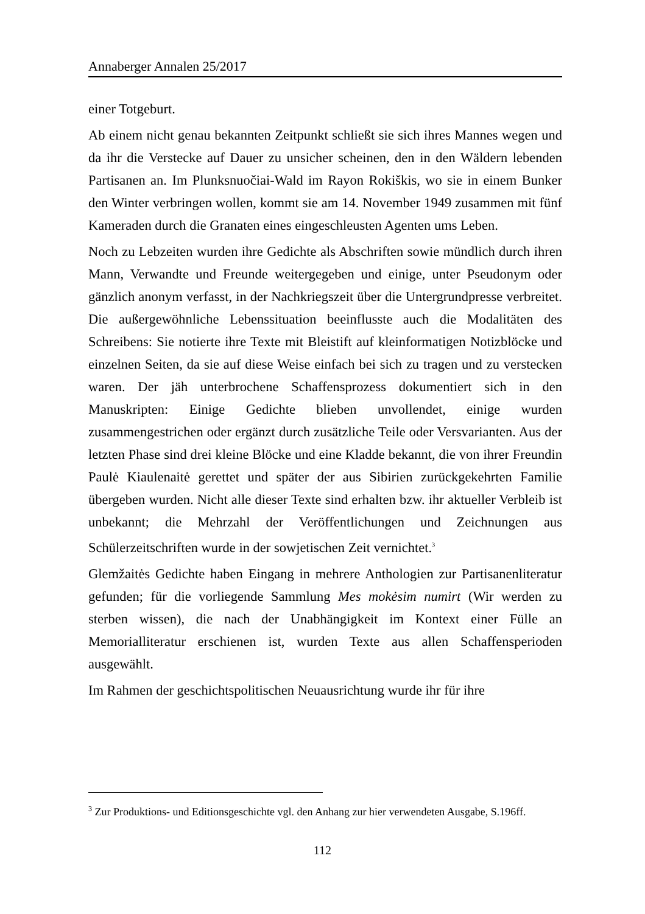Annaberger Annalen 25/2017
einer Totgeburt.
Ab einem nicht genau bekannten Zeitpunkt schließt sie sich ihres Mannes wegen und da ihr die Verstecke auf Dauer zu unsicher scheinen, den in den Wäldern lebenden Partisanen an. Im Plunksnuočiai-Wald im Rayon Rokiškis, wo sie in einem Bunker den Winter verbringen wollen, kommt sie am 14. November 1949 zusammen mit fünf Kameraden durch die Granaten eines eingeschleusten Agenten ums Leben.
Noch zu Lebzeiten wurden ihre Gedichte als Abschriften sowie mündlich durch ihren Mann, Verwandte und Freunde weitergegeben und einige, unter Pseudonym oder gänzlich anonym verfasst, in der Nachkriegszeit über die Untergrundpresse verbreitet. Die außergewöhnliche Lebenssituation beeinflusste auch die Modalitäten des Schreibens: Sie notierte ihre Texte mit Bleistift auf kleinformatigen Notizblöcke und einzelnen Seiten, da sie auf diese Weise einfach bei sich zu tragen und zu verstecken waren. Der jäh unterbrochene Schaffensprozess dokumentiert sich in den Manuskripten: Einige Gedichte blieben unvollendet, einige wurden zusammengestrichen oder ergänzt durch zusätzliche Teile oder Versvarianten. Aus der letzten Phase sind drei kleine Blöcke und eine Kladde bekannt, die von ihrer Freundin Paulė Kiaulenaitė gerettet und später der aus Sibirien zurückgekehrten Familie übergeben wurden. Nicht alle dieser Texte sind erhalten bzw. ihr aktueller Verbleib ist unbekannt; die Mehrzahl der Veröffentlichungen und Zeichnungen aus Schülerzeitschriften wurde in der sowjetischen Zeit vernichtet.<sup>3</sup>
Glemžaitės Gedichte haben Eingang in mehrere Anthologien zur Partisanenliteratur gefunden; für die vorliegende Sammlung Mes mokėsim numirt (Wir werden zu sterben wissen), die nach der Unabhängigkeit im Kontext einer Fülle an Memorialliteratur erschienen ist, wurden Texte aus allen Schaffensperioden ausgewählt.
Im Rahmen der geschichtspolitischen Neuausrichtung wurde ihr für ihre
<sup>3</sup> Zur Produktions- und Editionsgeschichte vgl. den Anhang zur hier verwendeten Ausgabe, S.196ff.
112